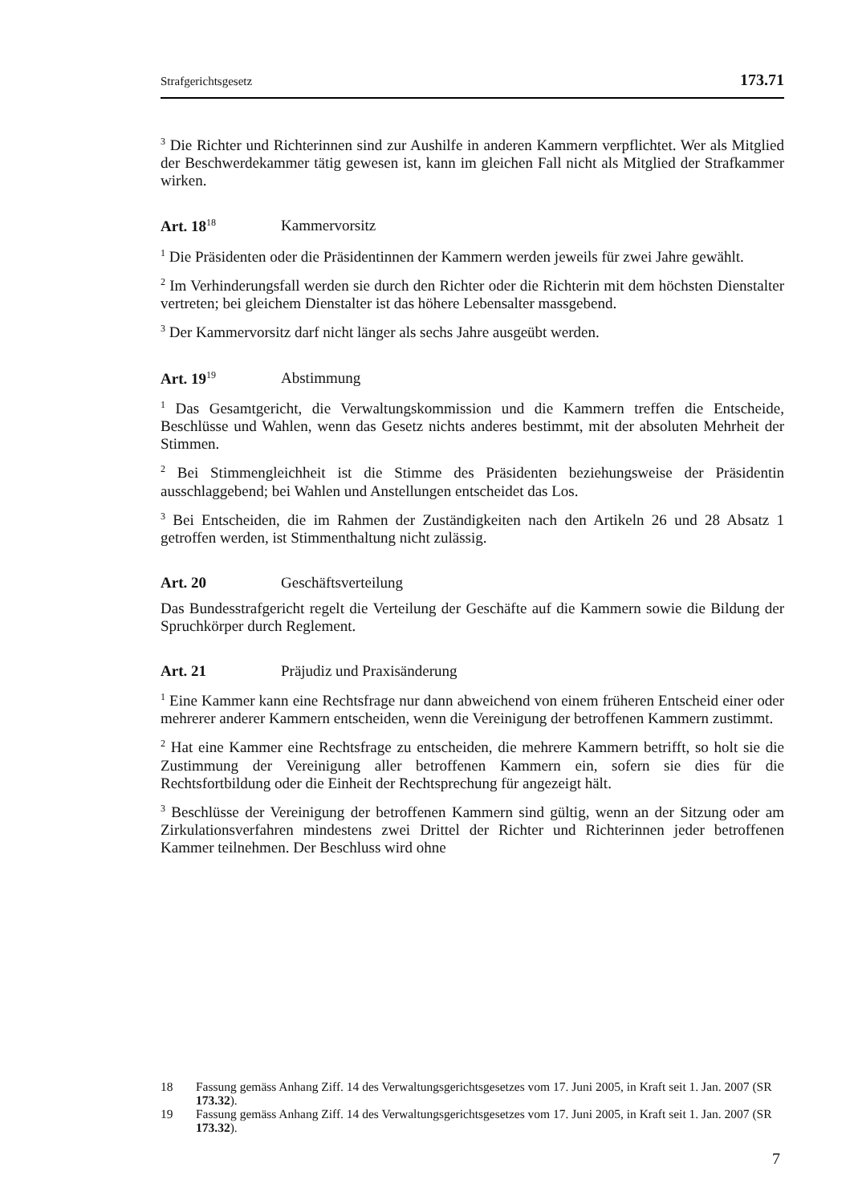Strafgerichtsgesetz 173.71
<sup>3</sup> Die Richter und Richterinnen sind zur Aushilfe in anderen Kammern verpflichtet. Wer als Mitglied der Beschwerdekammer tätig gewesen ist, kann im gleichen Fall nicht als Mitglied der Strafkammer wirken.
Art. 18<sup>18</sup> Kammervorsitz
<sup>1</sup> Die Präsidenten oder die Präsidentinnen der Kammern werden jeweils für zwei Jahre gewählt.
<sup>2</sup> Im Verhinderungsfall werden sie durch den Richter oder die Richterin mit dem höchsten Dienstalter vertreten; bei gleichem Dienstalter ist das höhere Lebensalter massgebend.
<sup>3</sup> Der Kammervorsitz darf nicht länger als sechs Jahre ausgeübt werden.
Art. 19<sup>19</sup> Abstimmung
<sup>1</sup> Das Gesamtgericht, die Verwaltungskommission und die Kammern treffen die Entscheide, Beschlüsse und Wahlen, wenn das Gesetz nichts anderes bestimmt, mit der absoluten Mehrheit der Stimmen.
<sup>2</sup> Bei Stimmengleichheit ist die Stimme des Präsidenten beziehungsweise der Präsidentin ausschlaggebend; bei Wahlen und Anstellungen entscheidet das Los.
<sup>3</sup> Bei Entscheiden, die im Rahmen der Zuständigkeiten nach den Artikeln 26 und 28 Absatz 1 getroffen werden, ist Stimmenthaltung nicht zulässig.
Art. 20 Geschäftsverteilung
Das Bundesstrafgericht regelt die Verteilung der Geschäfte auf die Kammern sowie die Bildung der Spruchkörper durch Reglement.
Art. 21 Präjudiz und Praxisänderung
<sup>1</sup> Eine Kammer kann eine Rechtsfrage nur dann abweichend von einem früheren Entscheid einer oder mehrerer anderer Kammern entscheiden, wenn die Vereinigung der betroffenen Kammern zustimmt.
<sup>2</sup> Hat eine Kammer eine Rechtsfrage zu entscheiden, die mehrere Kammern betrifft, so holt sie die Zustimmung der Vereinigung aller betroffenen Kammern ein, sofern sie dies für die Rechtsfortbildung oder die Einheit der Rechtsprechung für angezeigt hält.
<sup>3</sup> Beschlüsse der Vereinigung der betroffenen Kammern sind gültig, wenn an der Sitzung oder am Zirkulationsverfahren mindestens zwei Drittel der Richter und Richterinnen jeder betroffenen Kammer teilnehmen. Der Beschluss wird ohne
18 Fassung gemäss Anhang Ziff. 14 des Verwaltungsgerichtsgesetzes vom 17. Juni 2005, in Kraft seit 1. Jan. 2007 (SR 173.32).
19 Fassung gemäss Anhang Ziff. 14 des Verwaltungsgerichtsgesetzes vom 17. Juni 2005, in Kraft seit 1. Jan. 2007 (SR 173.32).
7